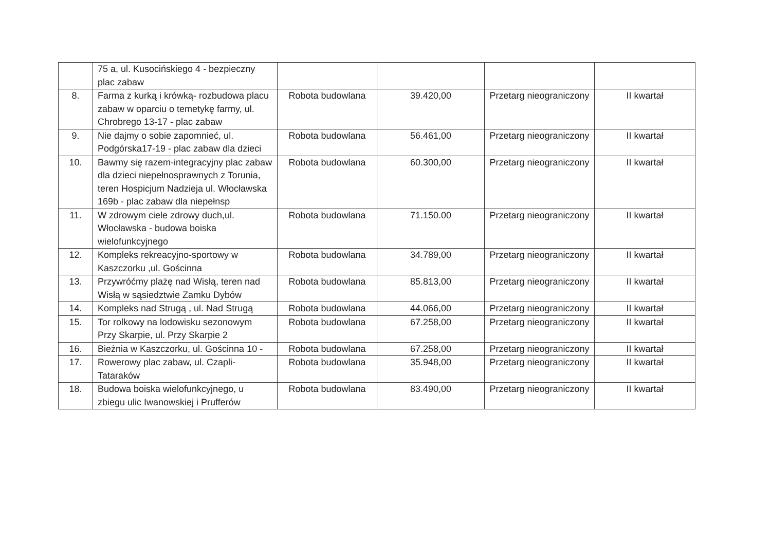| | 75 a, ul. Kusocińskiego 4 - bezpieczny plac zabaw | | | | |
| 8. | Farma z kurką i krówką- rozbudowa placu zabaw w oparciu o temetykę farmy, ul. Chrobrego 13-17 - plac zabaw | Robota budowlana | 39.420,00 | Przetarg nieograniczony | II kwartał |
| 9. | Nie dajmy o sobie zapomnieć, ul. Podgórska17-19 - plac zabaw dla dzieci | Robota budowlana | 56.461,00 | Przetarg nieograniczony | II kwartał |
| 10. | Bawmy się razem-integracyjny plac zabaw dla dzieci niepełnosprawnych z Torunia, teren Hospicjum Nadzieja ul. Włocławska 169b - plac zabaw dla niepełnsp | Robota budowlana | 60.300,00 | Przetarg nieograniczony | II kwartał |
| 11. | W zdrowym ciele zdrowy duch,ul. Włocławska - budowa boiska wielofunkcyjnego | Robota budowlana | 71.150.00 | Przetarg nieograniczony | II kwartał |
| 12. | Kompleks rekreacyjno-sportowy w Kaszczorku ,ul. Gościnna | Robota budowlana | 34.789,00 | Przetarg nieograniczony | II kwartał |
| 13. | Przywróćmy plażę nad Wisłą, teren nad Wisłą w sąsiedztwie Zamku Dybów | Robota budowlana | 85.813,00 | Przetarg nieograniczony | II kwartał |
| 14. | Kompleks nad Strugą , ul. Nad Strugą | Robota budowlana | 44.066,00 | Przetarg nieograniczony | II kwartał |
| 15. | Tor rolkowy na lodowisku sezonowym Przy Skarpie, ul. Przy Skarpie 2 | Robota budowlana | 67.258,00 | Przetarg nieograniczony | II kwartał |
| 16. | Bieżnia w Kaszczorku, ul. Gościnna 10 - | Robota budowlana | 67.258,00 | Przetarg nieograniczony | II kwartał |
| 17. | Rowerowy plac zabaw, ul. Czapli-Tataraków | Robota budowlana | 35.948,00 | Przetarg nieograniczony | II kwartał |
| 18. | Budowa boiska wielofunkcyjnego, u zbiegu ulic Iwanowskiej i Prufferów | Robota budowlana | 83.490,00 | Przetarg nieograniczony | II kwartał |